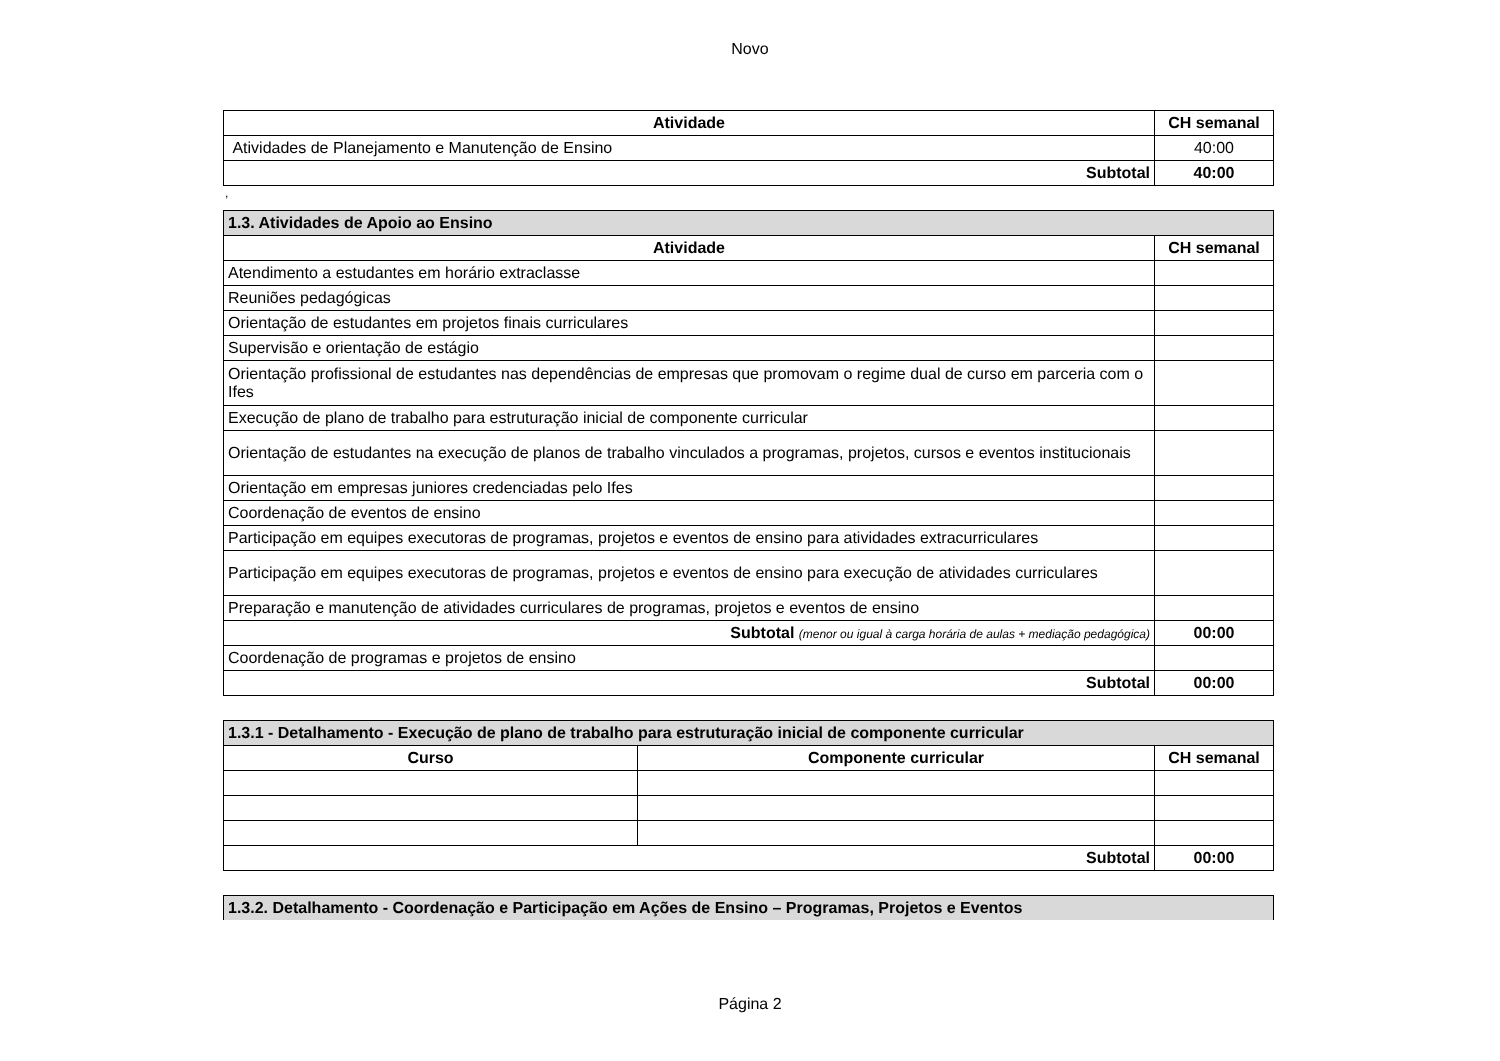Novo
| Atividade | CH semanal |
| --- | --- |
| Atividades de Planejamento e Manutenção de Ensino | 40:00 |
| Subtotal | 40:00 |
,
| 1.3. Atividades de Apoio ao Ensino | |
| Atividade | CH semanal |
| Atendimento a estudantes em horário extraclasse | |
| Reuniões pedagógicas | |
| Orientação de estudantes em projetos finais curriculares | |
| Supervisão e orientação de estágio | |
| Orientação profissional de estudantes nas dependências de empresas que promovam o regime dual de curso em parceria com o Ifes | |
| Execução de plano de trabalho para estruturação inicial de componente curricular | |
| Orientação de estudantes na execução de planos de trabalho vinculados a programas, projetos, cursos e eventos institucionais | |
| Orientação em empresas juniores credenciadas pelo Ifes | |
| Coordenação de eventos de ensino | |
| Participação em equipes executoras de programas, projetos e eventos de ensino para atividades extracurriculares | |
| Participação em equipes executoras de programas, projetos e eventos de ensino para execução de atividades curriculares | |
| Preparação e manutenção de atividades curriculares de programas, projetos e eventos de ensino | |
| Subtotal (menor ou igual à carga horária de aulas + mediação pedagógica) | 00:00 |
| Coordenação de programas e projetos de ensino | |
| Subtotal | 00:00 |
| 1.3.1 - Detalhamento - Execução de plano de trabalho para estruturação inicial de componente curricular | | |
| Curso | Componente curricular | CH semanal |
| Subtotal | | 00:00 |
| 1.3.2. Detalhamento - Coordenação e Participação em Ações de Ensino – Programas, Projetos e Eventos |
Página 2